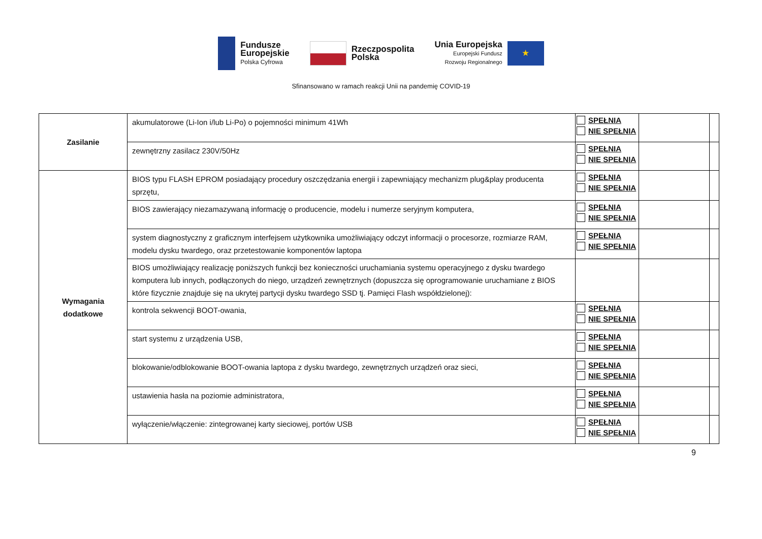Fundusze
Europejskie
Polska Cyfrowa
Rzeczpospolita
Polska
Unia Europejska
Europejski Fundusz
Rozwoju Regionalnego
★
Sfinansowano w ramach reakcji Unii na pandemię COVID-19
| Zasilanie | akumulatorowe (Li-Ion i/lub Li-Po) o pojemności minimum 41Wh | SPEŁNIA NIE SPEŁNIA | | |
| | zewnętrzny zasilacz 230V/50Hz | SPEŁNIA NIE SPEŁNIA | | |
| Wymagania dodatkowe | BIOS typu FLASH EPROM posiadający procedury oszczędzania energii i zapewniający mechanizm plug&play producenta sprzętu, | SPEŁNIA NIE SPEŁNIA | | |
| | BIOS zawierający niezamazywaną informację o producencie, modelu i numerze seryjnym komputera, | SPEŁNIA NIE SPEŁNIA | | |
| | system diagnostyczny z graficznym interfejsem użytkownika umożliwiający odczyt informacji o procesorze, rozmiarze RAM, modelu dysku twardego, oraz przetestowanie komponentów laptopa | SPEŁNIA NIE SPEŁNIA | | |
| | BIOS umożliwiający realizację poniższych funkcji bez konieczności uruchamiania systemu operacyjnego z dysku twardego komputera lub innych, podłączonych do niego, urządzeń zewnętrznych (dopuszcza się oprogramowanie uruchamiane z BIOS które fizycznie znajduje się na ukrytej partycji dysku twardego SSD tj. Pamięci Flash współdzielonej): | | | |
| | kontrola sekwencji BOOT-owania, | SPEŁNIA NIE SPEŁNIA | | |
| | start systemu z urządzenia USB, | SPEŁNIA NIE SPEŁNIA | | |
| | blokowanie/odblokowanie BOOT-owania laptopa z dysku twardego, zewnętrznych urządzeń oraz sieci, | SPEŁNIA NIE SPEŁNIA | | |
| | ustawienia hasła na poziomie administratora, | SPEŁNIA NIE SPEŁNIA | | |
| | wyłączenie/włączenie: zintegrowanej karty sieciowej, portów USB | SPEŁNIA NIE SPEŁNIA | | |
9